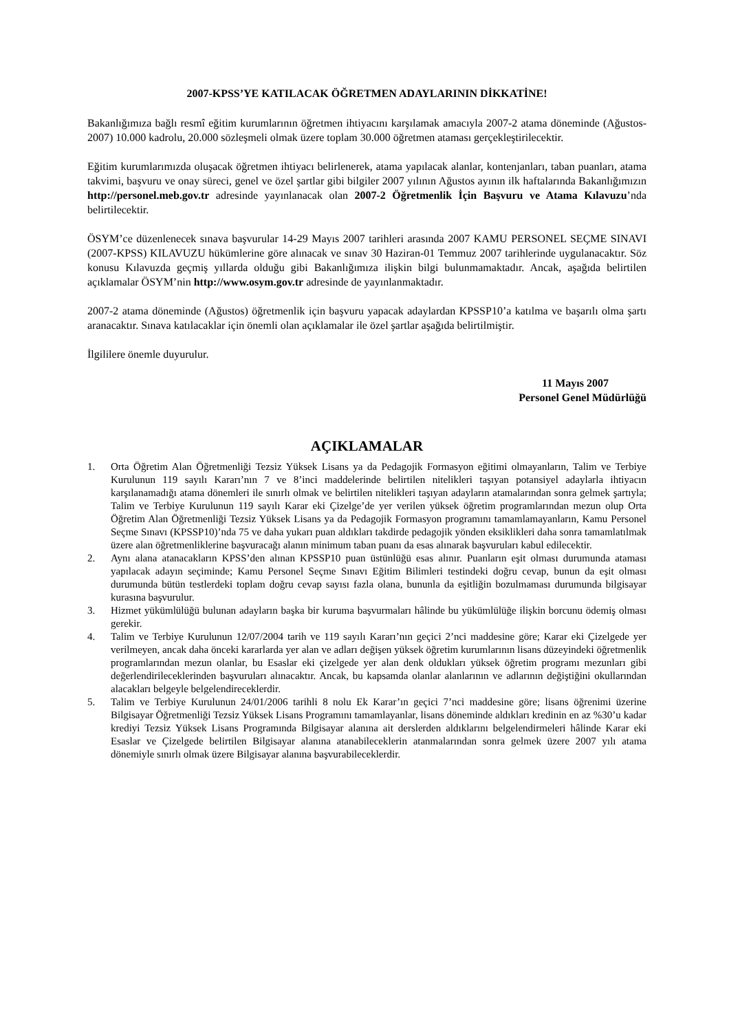2007-KPSS’YE KATILACAK ÖĞRETMEN ADAYLARININ DİKKATİNE!
Bakanlığımıza bağlı resmî eğitim kurumlarının öğretmen ihtiyacını karşılamak amacıyla 2007-2 atama döneminde (Ağustos-2007) 10.000 kadrolu, 20.000 sözleşmeli olmak üzere toplam 30.000 öğretmen ataması gerçekleştirilecektir.
Eğitim kurumlarımızda oluşacak öğretmen ihtiyacı belirlenerek, atama yapılacak alanlar, kontenjanları, taban puanları, atama takvimi, başvuru ve onay süreci, genel ve özel şartlar gibi bilgiler 2007 yılının Ağustos ayının ilk haftalarında Bakanlığımızın http://personel.meb.gov.tr adresinde yayınlanacak olan 2007-2 Öğretmenlik İçin Başvuru ve Atama Kılavuzu’nda belirtilecektir.
ÖSYM’ce düzenlenecek sınava başvurular 14-29 Mayıs 2007 tarihleri arasında 2007 KAMU PERSONEL SEÇME SINAVI (2007-KPSS) KILAVUZU hükümlerine göre alınacak ve sınav 30 Haziran-01 Temmuz 2007 tarihlerinde uygulanacaktır. Söz konusu Kılavuzda geçmiş yıllarda olduğu gibi Bakanlığımıza ilişkin bilgi bulunmamaktadır. Ancak, aşağıda belirtilen açıklamalar ÖSYM’nin http://www.osym.gov.tr adresinde de yayınlanmaktadır.
2007-2 atama döneminde (Ağustos) öğretmenlik için başvuru yapacak adaylardan KPSSP10’a katılma ve başarılı olma şartı aranacaktır. Sınava katılacaklar için önemli olan açıklamalar ile özel şartlar aşağıda belirtilmiştir.
İlgililere önemle duyurulur.
11 Mayıs 2007
Personel Genel Müdürlüğü
AÇIKLAMALAR
1. Orta Öğretim Alan Öğretmenliği Tezsiz Yüksek Lisans ya da Pedagojik Formasyon eğitimi olmayanların, Talim ve Terbiye Kurulunun 119 sayılı Kararı’nın 7 ve 8’inci maddelerinde belirtilen nitelikleri taşıyan potansiyel adaylarla ihtiyacın karşılanamadığı atama dönemleri ile sınırlı olmak ve belirtilen nitelikleri taşıyan adayların atamalarından sonra gelmek şartıyla; Talim ve Terbiye Kurulunun 119 sayılı Karar eki Çizelge’de yer verilen yüksek öğretim programlarından mezun olup Orta Öğretim Alan Öğretmenliği Tezsiz Yüksek Lisans ya da Pedagojik Formasyon programını tamamlamayanların, Kamu Personel Seçme Sınavı (KPSSP10)’nda 75 ve daha yukarı puan aldıkları takdirde pedagojik yönden eksiklikleri daha sonra tamamlatılmak üzere alan öğretmenliklerine başvuracağı alanın minimum taban puanı da esas alınarak başvuruları kabul edilecektir.
2. Aynı alana atanacakların KPSS’den alınan KPSSP10 puan üstünlüğü esas alınır. Puanların eşit olması durumunda ataması yapılacak adayın seçiminde; Kamu Personel Seçme Sınavı Eğitim Bilimleri testindeki doğru cevap, bunun da eşit olması durumunda bütün testlerdeki toplam doğru cevap sayısı fazla olana, bununla da eşitliğin bozulmaması durumunda bilgisayar kurasına başvurulur.
3. Hizmet yükümlülüğü bulunan adayların başka bir kuruma başvurmaları hâlinde bu yükümlülüğe ilişkin borcunu ödemiş olması gerekir.
4. Talim ve Terbiye Kurulunun 12/07/2004 tarih ve 119 sayılı Kararı’nın geçici 2’nci maddesine göre; Karar eki Çizelgede yer verilmeyen, ancak daha önceki kararlarda yer alan ve adları değişen yüksek öğretim kurumlarının lisans düzeyindeki öğretmenlik programlarından mezun olanlar, bu Esaslar eki çizelgede yer alan denk oldukları yüksek öğretim programı mezunları gibi değerlendirileceklerinden başvuruları alınacaktır. Ancak, bu kapsamda olanlar alanlarının ve adlarının değiştiğini okullarından alacakları belgeyle belgelendireceklerdir.
5. Talim ve Terbiye Kurulunun 24/01/2006 tarihli 8 nolu Ek Karar’ın geçici 7’nci maddesine göre; lisans öğrenimi üzerine Bilgisayar Öğretmenliği Tezsiz Yüksek Lisans Programını tamamlayanlar, lisans döneminde aldıkları kredinin en az %30’u kadar krediyi Tezsiz Yüksek Lisans Programında Bilgisayar alanına ait derslerden aldıklarını belgelendirmeleri hâlinde Karar eki Esaslar ve Çizelgede belirtilen Bilgisayar alanına atanabileceklerin atanmalarından sonra gelmek üzere 2007 yılı atama dönemiyle sınırlı olmak üzere Bilgisayar alanına başvurabileceklerdir.